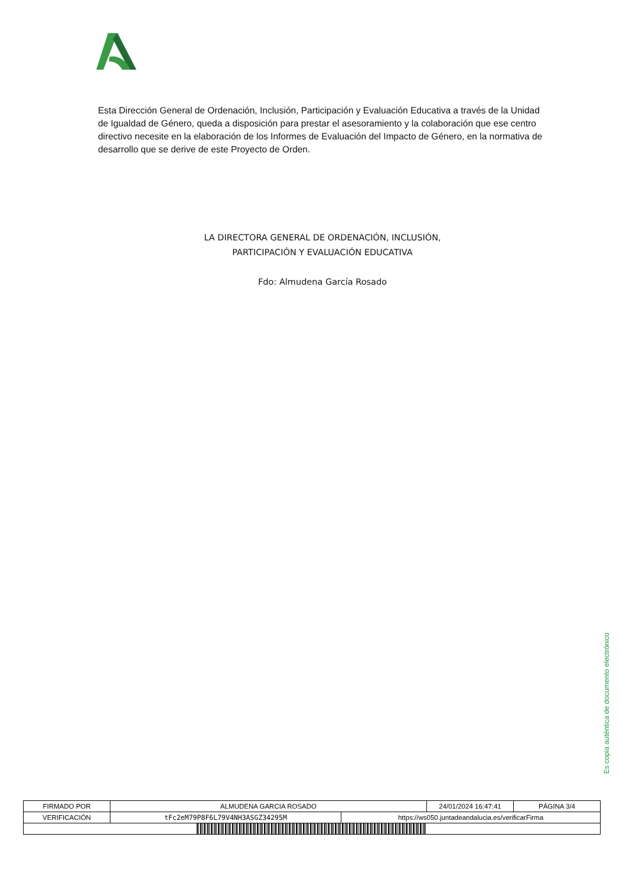Esta Dirección General de Ordenación, Inclusión, Participación y Evaluación Educativa a través de la Unidad de Igualdad de Género, queda a disposición para prestar el asesoramiento y la colaboración que ese centro directivo necesite en la elaboración de los Informes de Evaluación del Impacto de Género, en la normativa de desarrollo que se derive de este Proyecto de Orden.
LA DIRECTORA GENERAL DE ORDENACIÓN, INCLUSIÓN,
PARTICIPACIÓN Y EVALUACIÓN EDUCATIVA
Fdo: Almudena García Rosado
Es copia auténtica de documento electrónico
| FIRMADO POR | ALMUDENA GARCIA ROSADO | | 24/01/2024 16:47:41 | PÁGINA 3/4 |
| VERIFICACIÓN | tFc2eM79P8F6L79V4NH3ASGZ34295M | https://ws050.juntadeandalucia.es/verificarFirma | | |